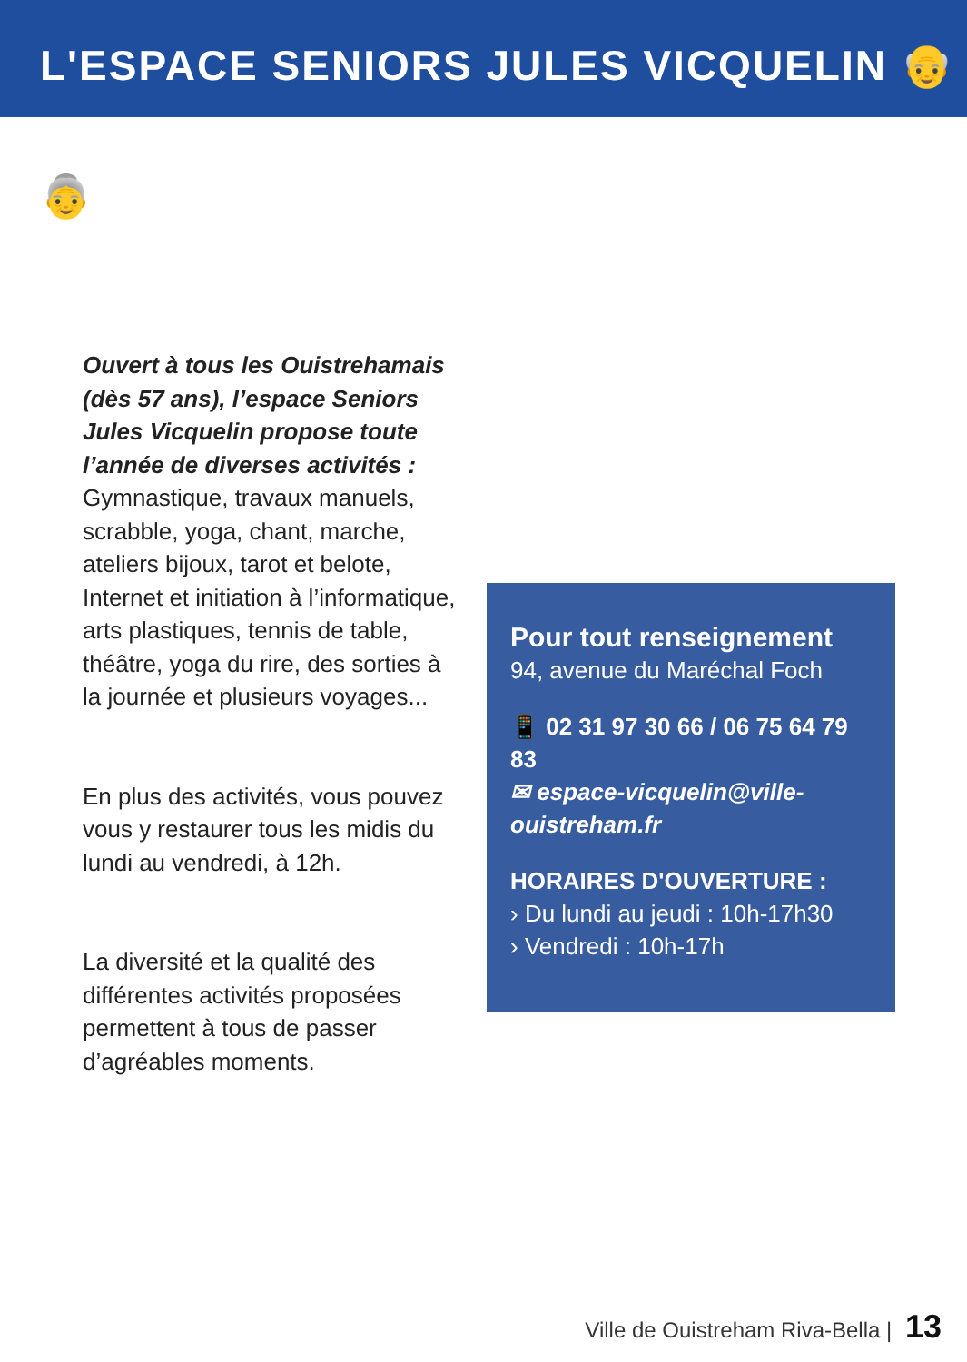L'ESPACE SENIORS JULES VICQUELIN 👴👵
Ouvert à tous les Ouistrehamais (dès 57 ans), l’espace Seniors Jules Vicquelin propose toute l’année de diverses activités : Gymnastique, travaux manuels, scrabble, yoga, chant, marche, ateliers bijoux, tarot et belote, Internet et initiation à l’informatique, arts plastiques, tennis de table, théâtre, yoga du rire, des sorties à la journée et plusieurs voyages...
En plus des activités, vous pouvez vous y restaurer tous les midis du lundi au vendredi, à 12h.
La diversité et la qualité des différentes activités proposées permettent à tous de passer d’agréables moments.
Pour tout renseignement
94, avenue du Maréchal Foch
📱 02 31 97 30 66 / 06 75 64 79 83
✉ espace-vicquelin@ville-ouistreham.fr
HORAIRES D'OUVERTURE :
› Du lundi au jeudi : 10h-17h30
› Vendredi : 10h-17h
Ville de Ouistreham Riva-Bella | 13